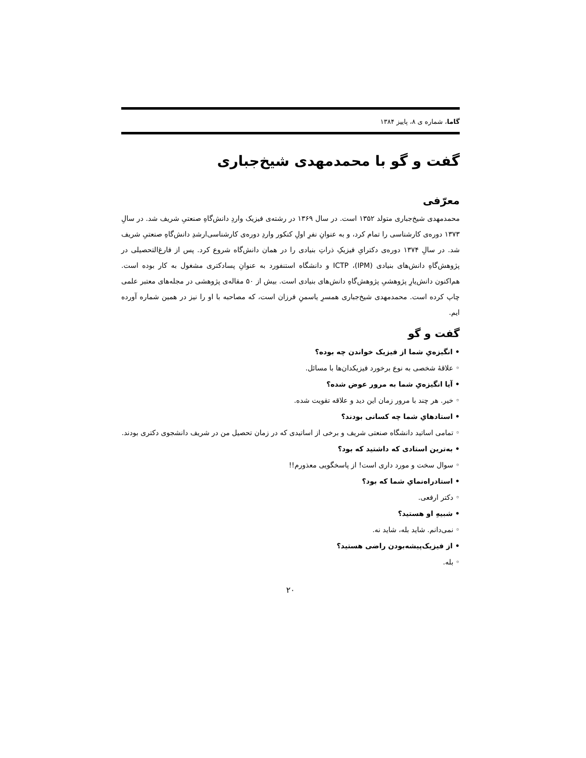گاما، شماره ی ۸، پاییز ۱۳۸۴
گفت و گو با محمدمهدی شیخ‌جباری
معرّفی
محمدمهدی شیخ‌جباری متولد ۱۳۵۲ است. در سال ۱۳۶۹ در رشته‌ی فیزیک واردِ دانش‌گاهِ صنعتیِ شریف شد. در سالِ ۱۳۷۳ دوره‌ی کارشناسی را تمام کرد، و به عنوانِ نفرِ اولِ کنکور واردِ دوره‌ی کارشناسی‌ارشدِ دانش‌گاهِ صنعتیِ شریف شد. در سالِ ۱۳۷۴ دوره‌ی دکترایِ فیزیکِ ذراتِ بنیادی را در همان دانش‌گاه شروع کرد. پس از فارغ‌التحصیلی در پژوهش‌گاهِ دانش‌های بنیادی (IPM)، ICTP و دانشگاه استنفورد به عنوانِ پسادکتری مشغول به کار بوده است. هم‌اکنون دانش‌یارِ پژوهشیِ پژوهش‌گاهِ دانش‌های بنیادی است. بیش از ۵۰ مقاله‌ی پژوهشی در مجله‌های معتبر علمی چاپ کرده است. محمدمهدی شیخ‌جباری همسرِ یاسمنِ فرزان است، که مصاحبه با او را نیز در همین شماره آورده ایم.
گفت و گو
• انگیزه‌یِ شما از فیزیک خواندن چه بوده؟
◦ علاقهٔ شخصی به نوع برخورد فیزیکدان‌ها با مسائل.
• آیا انگیزه‌یِ شما به مرور عوض شده؟
◦ خیر. هر چند با مرور زمان این دید و علاقه تقویت شده.
• استادهایِ شما چه کسانی بودند؟
◦ تمامی اساتید دانشگاه صنعتی شریف و برخی از اساتیدی که در زمان تحصیل من در شریف دانشجوی دکتری بودند.
• به‌ترین استادی که داشتید که بود؟
◦ سوال سخت و مورد داری است! از پاسخگویی معذورم!!
• استادراه‌نمایِ شما که بود؟
◦ دکتر ارفعی.
• شبیهِ او هستید؟
◦ نمی‌دانم. شاید بله، شاید نه.
• از فیزیک‌پیشه‌بودن راضی هستید؟
◦ بله.
۲۰